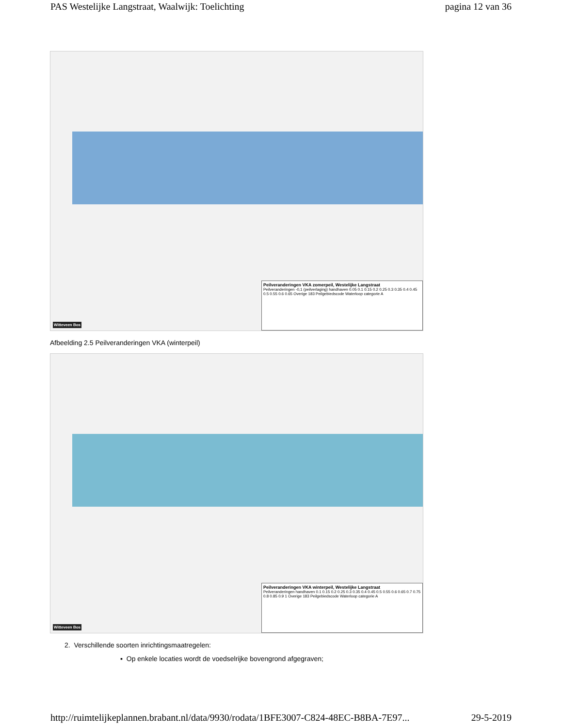PAS Westelijke Langstraat, Waalwijk: Toelichting pagina 12 van 36
Peilveranderingen VKA zomerpeil, Westelijke Langstraat
Peilveranderingen -0,1 (peilverlaging) handhaven 0.05 0.1 0.15 0.2 0.25 0.3 0.35 0.4 0.45 0.5 0.55 0.6 0.65 Overige 183 Peilgebiedscode Waterloop categorie A
Witteveen Bos
Afbeelding 2.5 Peilveranderingen VKA (winterpeil)
Peilveranderingen VKA winterpeil, Westelijke Langstraat
Peilveranderingen handhaven 0.1 0.15 0.2 0.25 0.3 0.35 0.4 0.45 0.5 0.55 0.6 0.65 0.7 0.75 0.8 0.85 0.9 1 Overige 183 Peilgebiedscode Waterloop categorie A
Witteveen Bos
2. Verschillende soorten inrichtingsmaatregelen:
▪ Op enkele locaties wordt de voedselrijke bovengrond afgegraven;
http://ruimtelijkeplannen.brabant.nl/data/9930/rodata/1BFE3007-C824-48EC-B8BA-7E97... 29-5-2019